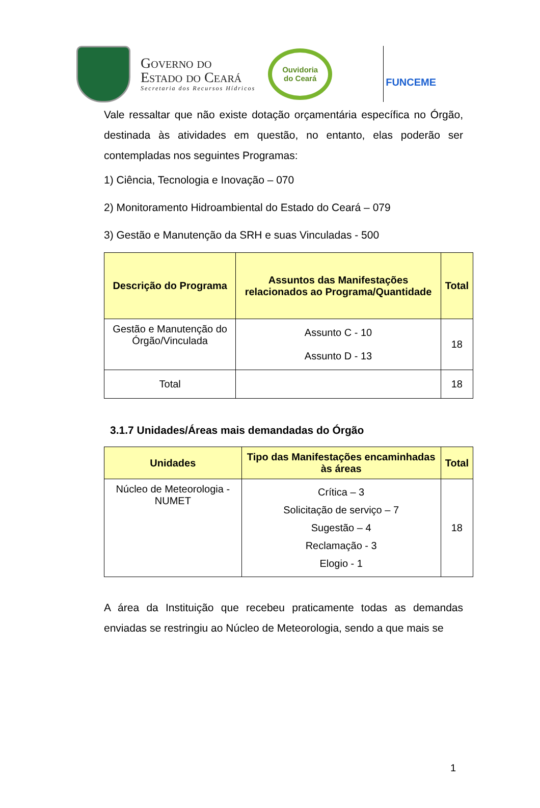Governo do
Estado do Ceará
Secretaria dos Recursos Hídricos
Ouvidoria
do Ceará
FUNCEME
Vale ressaltar que não existe dotação orçamentária específica no Órgão, destinada às atividades em questão, no entanto, elas poderão ser contempladas nos seguintes Programas:
1) Ciência, Tecnologia e Inovação – 070
2) Monitoramento Hidroambiental do Estado do Ceará – 079
3) Gestão e Manutenção da SRH e suas Vinculadas - 500
| Descrição do Programa | Assuntos das Manifestações relacionados ao Programa/Quantidade | Total |
| --- | --- | --- |
| Gestão e Manutenção do Órgão/Vinculada | Assunto C - 10 Assunto D - 13 | 18 |
| Total | | 18 |
3.1.7 Unidades/Áreas mais demandadas do Órgão
| Unidades | Tipo das Manifestações encaminhadas às áreas | Total |
| --- | --- | --- |
| Núcleo de Meteorologia - NUMET | Crítica – 3 Solicitação de serviço – 7 Sugestão – 4 Reclamação - 3 Elogio - 1 | 18 |
A área da Instituição que recebeu praticamente todas as demandas enviadas se restringiu ao Núcleo de Meteorologia, sendo a que mais se
1